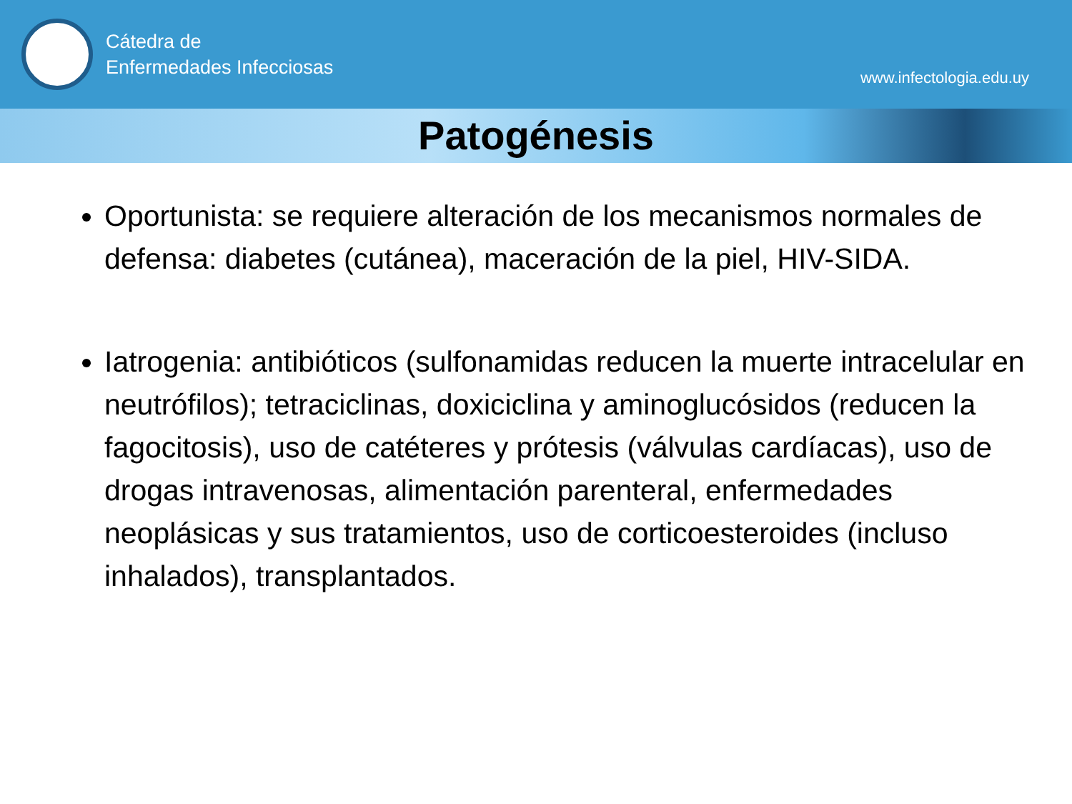Cátedra de
Enfermedades Infecciosas
www.infectologia.edu.uy
Patogénesis
Oportunista: se requiere alteración de los mecanismos normales de defensa: diabetes (cutánea), maceración de la piel, HIV-SIDA.
Iatrogenia: antibióticos (sulfonamidas reducen la muerte intracelular en neutrófilos); tetraciclinas, doxiciclina y aminoglucósidos (reducen la fagocitosis), uso de catéteres y prótesis (válvulas cardíacas), uso de drogas intravenosas, alimentación parenteral, enfermedades neoplásicas y sus tratamientos, uso de corticoesteroides (incluso inhalados), transplantados.